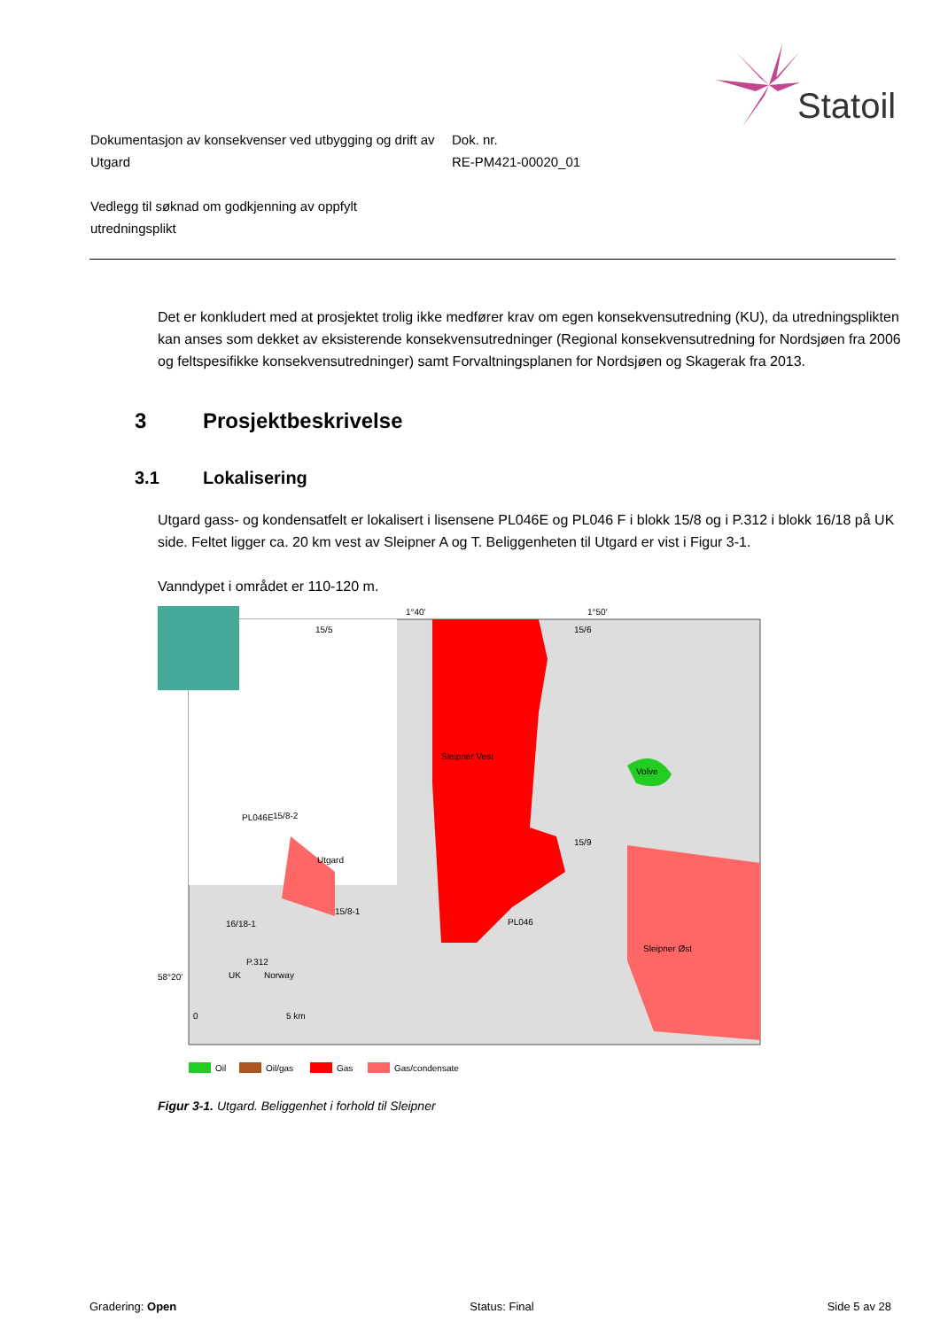Statoil
Dokumentasjon av konsekvenser ved utbygging og drift av Utgard
Dok. nr.
RE-PM421-00020_01
Vedlegg til søknad om godkjenning av oppfylt utredningsplikt
Det er konkludert med at prosjektet trolig ikke medfører krav om egen konsekvensutredning (KU), da utredningsplikten kan anses som dekket av eksisterende konsekvensutredninger (Regional konsekvensutredning for Nordsjøen fra 2006 og feltspesifikke konsekvensutredninger) samt Forvaltningsplanen for Nordsjøen og Skagerak fra 2013.
3 Prosjektbeskrivelse
3.1 Lokalisering
Utgard gass- og kondensatfelt er lokalisert i lisensene PL046E og PL046 F i blokk 15/8 og i P.312 i blokk 16/18 på UK side. Feltet ligger ca. 20 km vest av Sleipner A og T. Beliggenheten til Utgard er vist i Figur 3-1.
Vanndypet i området er 110-120 m.
Utgard
PL046E
15/8-2
16/18-1
15/8-1
P.312
Sleipner Vest
PL046
15/9
Volve
Sleipner Øst
15/5
15/6
1°40'
1°50'
58°20'
0
5 km
UK
Norway
Oil
Oil/gas
Gas
Gas/condensate
Figur 3-1. Utgard. Beliggenhet i forhold til Sleipner
Gradering: Open Status: Final Side 5 av 28